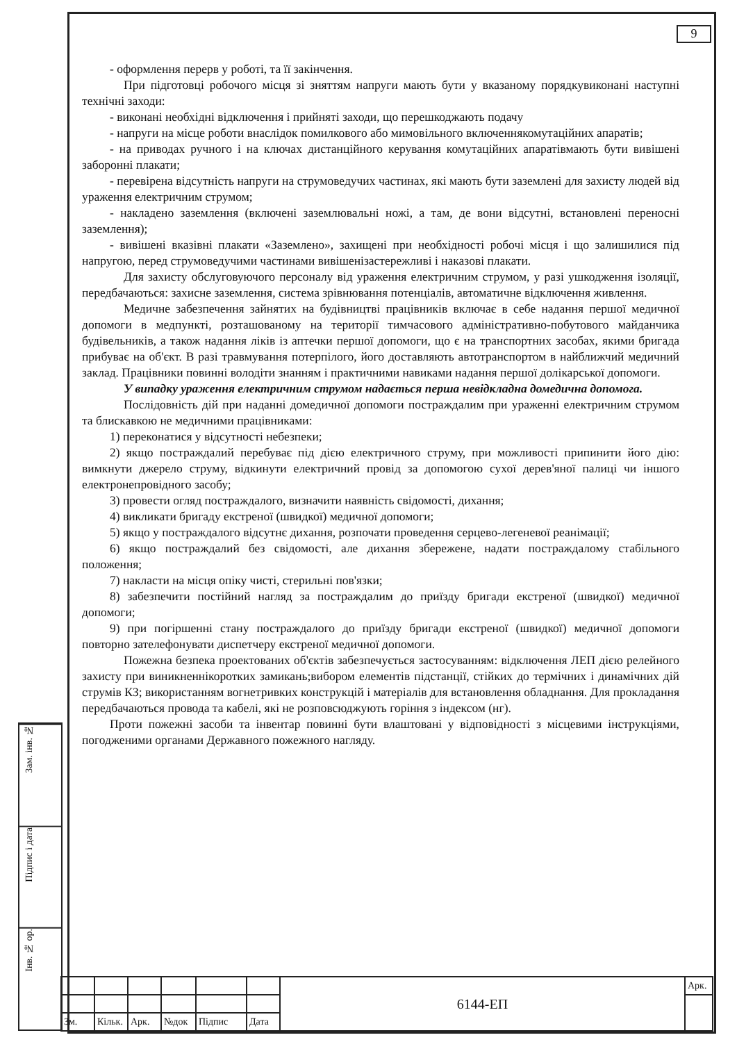9
- оформлення перерв у роботі, та її закінчення.
При підготовці робочого місця зі зняттям напруги мають бути у вказаному порядкувиконані наступні технічні заходи:
- виконані необхідні відключення і прийняті заходи, що перешкоджають подачу
- напруги на місце роботи внаслідок помилкового або мимовільного включеннякомутаційних апаратів;
- на приводах ручного і на ключах дистанційного керування комутаційних апаратівмають бути вивішені заборонні плакати;
- перевірена відсутність напруги на струмоведучих частинах, які мають бути заземлені для захисту людей від ураження електричним струмом;
- накладено заземлення (включені заземлювальні ножі, а там, де вони відсутні, встановлені переносні заземлення);
- вивішені вказівні плакати «Заземлено», захищені при необхідності робочі місця і що залишилися під напругою, перед струмоведучими частинами вивішенізастережливі і наказові плакати.
Для захисту обслуговуючого персоналу від ураження електричним струмом, у разі ушкодження ізоляції, передбачаються: захисне заземлення, система зрівнювання потенціалів, автоматичне відключення живлення.
Медичне забезпечення зайнятих на будівництві працівників включає в себе надання першої медичної допомоги в медпункті, розташованому на території тимчасового адміністративно-побутового майданчика будівельників, а також надання ліків із аптечки першої допомоги, що є на транспортних засобах, якими бригада прибуває на об'єкт. В разі травмування потерпілого, його доставляють автотранспортом в найближчий медичний заклад. Працівники повинні володіти знанням і практичними навиками надання першої долікарської допомоги.
У випадку ураження електричним струмом надається перша невідкладна домедична допомога.
Послідовність дій при наданні домедичної допомоги постраждалим при ураженні електричним струмом та блискавкою не медичними працівниками:
1) переконатися у відсутності небезпеки;
2) якщо постраждалий перебуває під дією електричного струму, при можливості припинити його дію: вимкнути джерело струму, відкинути електричний провід за допомогою сухої дерев'яної палиці чи іншого електронепровідного засобу;
3) провести огляд постраждалого, визначити наявність свідомості, дихання;
4) викликати бригаду екстреної (швидкої) медичної допомоги;
5) якщо у постраждалого відсутнє дихання, розпочати проведення серцево-легеневої реанімації;
6) якщо постраждалий без свідомості, але дихання збережене, надати постраждалому стабільного положення;
7) накласти на місця опіку чисті, стерильні пов'язки;
8) забезпечити постійний нагляд за постраждалим до приїзду бригади екстреної (швидкої) медичної допомоги;
9) при погіршенні стану постраждалого до приїзду бригади екстреної (швидкої) медичної допомоги повторно зателефонувати диспетчеру екстреної медичної допомоги.
Пожежна безпека проектованих об'єктів забезпечується застосуванням: відключення ЛЕП дією релейного захисту при виникненнікоротких замикань;вибором елементів підстанції, стійких до термічних і динамічних дій струмів КЗ; використанням вогнетривких конструкцій і матеріалів для встановлення обладнання. Для прокладання передбачаються провода та кабелі, які не розповсюджують горіння з індексом (нг).
Проти пожежні засоби та інвентар повинні бути влаштовані у відповідності з місцевими інструкціями, погодженими органами Державного пожежного нагляду.
Зам. інв. №
Підпис і дата
Інв. № ор.
| | | | | | | 6144-ЕП | Арк. |
| Зм. | Кільк. | Арк. | №док | Підпис | Дата | | |